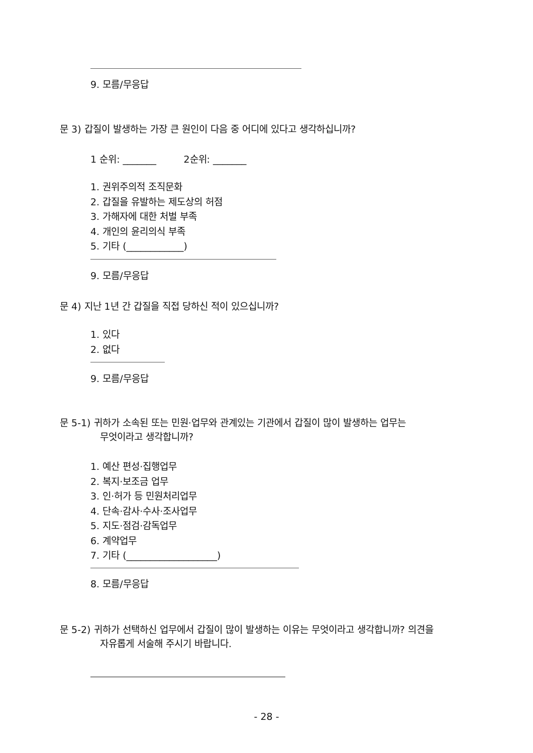9. 모름/무응답
문 3) 갑질이 발생하는 가장 큰 원인이 다음 중 어디에 있다고 생각하십니까?
1 순위: _______ 2순위: _______
1. 권위주의적 조직문화
2. 갑질을 유발하는 제도상의 허점
3. 가해자에 대한 처벌 부족
4. 개인의 윤리의식 부족
5. 기타 (____________)
9. 모름/무응답
문 4) 지난 1년 간 갑질을 직접 당하신 적이 있으십니까?
1. 있다
2. 없다
9. 모름/무응답
문 5-1) 귀하가 소속된 또는 민원·업무와 관계있는 기관에서 갑질이 많이 발생하는 업무는
무엇이라고 생각합니까?
1. 예산 편성·집행업무
2. 복지·보조금 업무
3. 인·허가 등 민원처리업무
4. 단속·감사·수사·조사업무
5. 지도·점검·감독업무
6. 계약업무
7. 기타 (___________________)
8. 모름/무응답
문 5-2) 귀하가 선택하신 업무에서 갑질이 많이 발생하는 이유는 무엇이라고 생각합니까? 의견을
자유롭게 서술해 주시기 바랍니다.
- 28 -